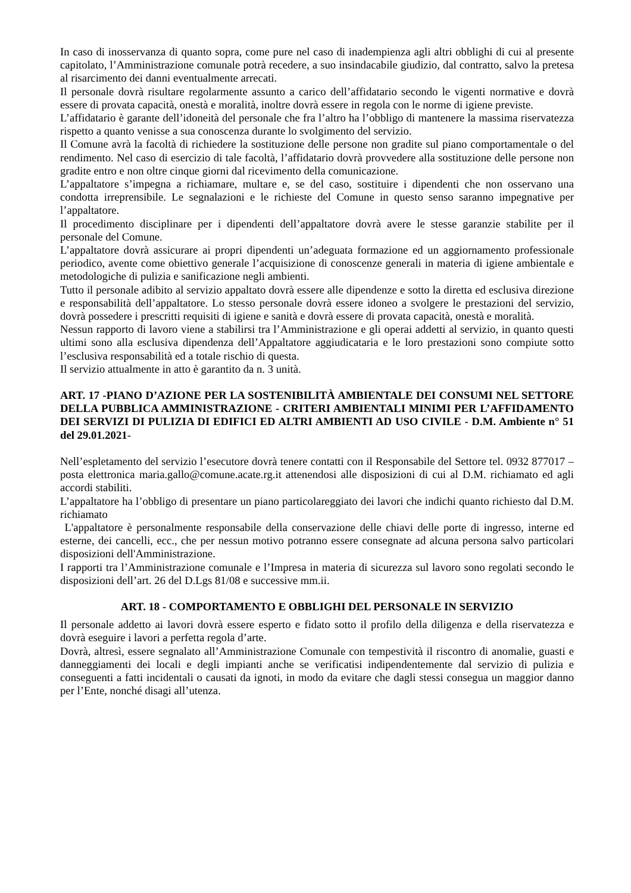In caso di inosservanza di quanto sopra, come pure nel caso di inadempienza agli altri obblighi di cui al presente capitolato, l’Amministrazione comunale potrà recedere, a suo insindacabile giudizio, dal contratto, salvo la pretesa al risarcimento dei danni eventualmente arrecati.
Il personale dovrà risultare regolarmente assunto a carico dell’affidatario secondo le vigenti normative e dovrà essere di provata capacità, onestà e moralità, inoltre dovrà essere in regola con le norme di igiene previste.
L’affidatario è garante dell’idoneità del personale che fra l’altro ha l’obbligo di mantenere la massima riservatezza rispetto a quanto venisse a sua conoscenza durante lo svolgimento del servizio.
Il Comune avrà la facoltà di richiedere la sostituzione delle persone non gradite sul piano comportamentale o del rendimento. Nel caso di esercizio di tale facoltà, l’affidatario dovrà provvedere alla sostituzione delle persone non gradite entro e non oltre cinque giorni dal ricevimento della comunicazione.
L’appaltatore s’impegna a richiamare, multare e, se del caso, sostituire i dipendenti che non osservano una condotta irreprensibile. Le segnalazioni e le richieste del Comune in questo senso saranno impegnative per l’appaltatore.
Il procedimento disciplinare per i dipendenti dell’appaltatore dovrà avere le stesse garanzie stabilite per il personale del Comune.
L’appaltatore dovrà assicurare ai propri dipendenti un’adeguata formazione ed un aggiornamento professionale periodico, avente come obiettivo generale l’acquisizione di conoscenze generali in materia di igiene ambientale e metodologiche di pulizia e sanificazione negli ambienti.
Tutto il personale adibito al servizio appaltato dovrà essere alle dipendenze e sotto la diretta ed esclusiva direzione e responsabilità dell’appaltatore. Lo stesso personale dovrà essere idoneo a svolgere le prestazioni del servizio, dovrà possedere i prescritti requisiti di igiene e sanità e dovrà essere di provata capacità, onestà e moralità.
Nessun rapporto di lavoro viene a stabilirsi tra l’Amministrazione e gli operai addetti al servizio, in quanto questi ultimi sono alla esclusiva dipendenza dell’Appaltatore aggiudicataria e le loro prestazioni sono compiute sotto l’esclusiva responsabilità ed a totale rischio di questa.
Il servizio attualmente in atto è garantito da n. 3 unità.
ART. 17 -PIANO D’AZIONE PER LA SOSTENIBILITÀ AMBIENTALE DEI CONSUMI NEL SETTORE DELLA PUBBLICA AMMINISTRAZIONE - CRITERI AMBIENTALI MINIMI PER L’AFFIDAMENTO DEI SERVIZI DI PULIZIA DI EDIFICI ED ALTRI AMBIENTI AD USO CIVILE - D.M. Ambiente n° 51 del 29.01.2021-
Nell’espletamento del servizio l’esecutore dovrà tenere contatti con il Responsabile del Settore tel. 0932 877017 – posta elettronica maria.gallo@comune.acate.rg.it attenendosi alle disposizioni di cui al D.M. richiamato ed agli accordi stabiliti.
L’appaltatore ha l’obbligo di presentare un piano particolareggiato dei lavori che indichi quanto richiesto dal D.M. richiamato
L'appaltatore è personalmente responsabile della conservazione delle chiavi delle porte di ingresso, interne ed esterne, dei cancelli, ecc., che per nessun motivo potranno essere consegnate ad alcuna persona salvo particolari disposizioni dell'Amministrazione.
I rapporti tra l’Amministrazione comunale e l’Impresa in materia di sicurezza sul lavoro sono regolati secondo le disposizioni dell’art. 26 del D.Lgs 81/08 e successive mm.ii.
ART. 18 - COMPORTAMENTO E OBBLIGHI DEL PERSONALE IN SERVIZIO
Il personale addetto ai lavori dovrà essere esperto e fidato sotto il profilo della diligenza e della riservatezza e dovrà eseguire i lavori a perfetta regola d’arte.
Dovrà, altresì, essere segnalato all’Amministrazione Comunale con tempestività il riscontro di anomalie, guasti e danneggiamenti dei locali e degli impianti anche se verificatisi indipendentemente dal servizio di pulizia e conseguenti a fatti incidentali o causati da ignoti, in modo da evitare che dagli stessi consegua un maggior danno per l’Ente, nonché disagi all’utenza.